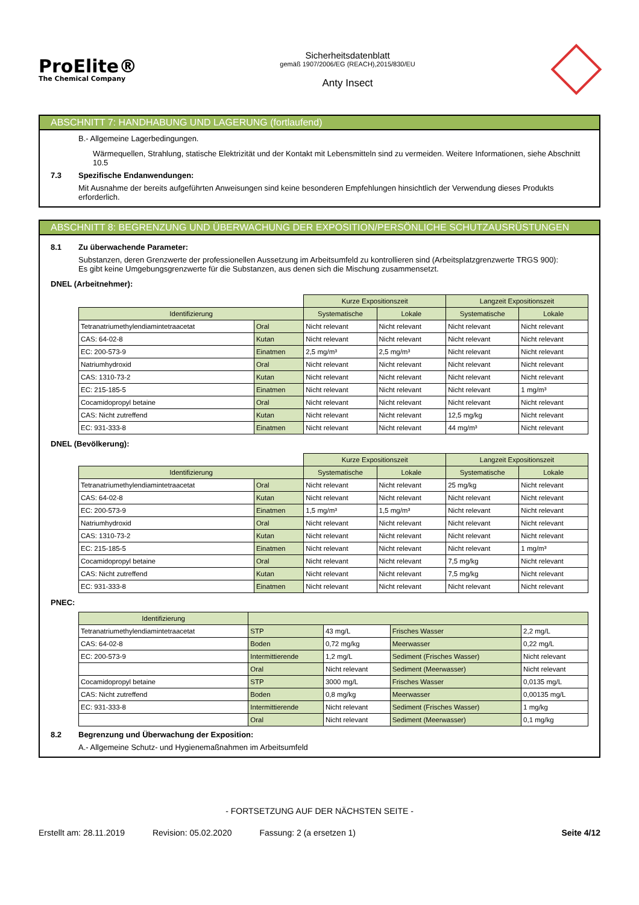ProElite®
The Chemical Company
Sicherheitsdatenblatt
gemäß 1907/2006/EG (REACH),2015/830/EU
Anty Insect
ABSCHNITT 7: HANDHABUNG UND LAGERUNG (fortlaufend)
B.- Allgemeine Lagerbedingungen.
Wärmequellen, Strahlung, statische Elektrizität und der Kontakt mit Lebensmitteln sind zu vermeiden. Weitere Informationen, siehe Abschnitt 10.5
7.3 Spezifische Endanwendungen:
Mit Ausnahme der bereits aufgeführten Anweisungen sind keine besonderen Empfehlungen hinsichtlich der Verwendung dieses Produkts erforderlich.
ABSCHNITT 8: BEGRENZUNG UND ÜBERWACHUNG DER EXPOSITION/PERSÖNLICHE SCHUTZAUSRÜSTUNGEN
8.1 Zu überwachende Parameter:
Substanzen, deren Grenzwerte der professionellen Aussetzung im Arbeitsumfeld zu kontrollieren sind (Arbeitsplatzgrenzwerte TRGS 900):
Es gibt keine Umgebungsgrenzwerte für die Substanzen, aus denen sich die Mischung zusammensetzt.
DNEL (Arbeitnehmer):
| | | Kurze Expositionszeit | | Langzeit Expositionszeit | |
| Identifizierung | | Systematische | Lokale | Systematische | Lokale |
| Tetranatriumethylendiamintetraacetat | Oral | Nicht relevant | Nicht relevant | Nicht relevant | Nicht relevant |
| CAS: 64-02-8 | Kutan | Nicht relevant | Nicht relevant | Nicht relevant | Nicht relevant |
| EC: 200-573-9 | Einatmen | 2,5 mg/m³ | 2,5 mg/m³ | Nicht relevant | Nicht relevant |
| Natriumhydroxid | Oral | Nicht relevant | Nicht relevant | Nicht relevant | Nicht relevant |
| CAS: 1310-73-2 | Kutan | Nicht relevant | Nicht relevant | Nicht relevant | Nicht relevant |
| EC: 215-185-5 | Einatmen | Nicht relevant | Nicht relevant | Nicht relevant | 1 mg/m³ |
| Cocamidopropyl betaine | Oral | Nicht relevant | Nicht relevant | Nicht relevant | Nicht relevant |
| CAS: Nicht zutreffend | Kutan | Nicht relevant | Nicht relevant | 12,5 mg/kg | Nicht relevant |
| EC: 931-333-8 | Einatmen | Nicht relevant | Nicht relevant | 44 mg/m³ | Nicht relevant |
DNEL (Bevölkerung):
| | | Kurze Expositionszeit | | Langzeit Expositionszeit | |
| Identifizierung | | Systematische | Lokale | Systematische | Lokale |
| Tetranatriumethylendiamintetraacetat | Oral | Nicht relevant | Nicht relevant | 25 mg/kg | Nicht relevant |
| CAS: 64-02-8 | Kutan | Nicht relevant | Nicht relevant | Nicht relevant | Nicht relevant |
| EC: 200-573-9 | Einatmen | 1,5 mg/m³ | 1,5 mg/m³ | Nicht relevant | Nicht relevant |
| Natriumhydroxid | Oral | Nicht relevant | Nicht relevant | Nicht relevant | Nicht relevant |
| CAS: 1310-73-2 | Kutan | Nicht relevant | Nicht relevant | Nicht relevant | Nicht relevant |
| EC: 215-185-5 | Einatmen | Nicht relevant | Nicht relevant | Nicht relevant | 1 mg/m³ |
| Cocamidopropyl betaine | Oral | Nicht relevant | Nicht relevant | 7,5 mg/kg | Nicht relevant |
| CAS: Nicht zutreffend | Kutan | Nicht relevant | Nicht relevant | 7,5 mg/kg | Nicht relevant |
| EC: 931-333-8 | Einatmen | Nicht relevant | Nicht relevant | Nicht relevant | Nicht relevant |
PNEC:
| Identifizierung | | | | |
| --- | --- | --- | --- | --- |
| Tetranatriumethylendiamintetraacetat | STP | 43 mg/L | Frisches Wasser | 2,2 mg/L |
| CAS: 64-02-8 | Boden | 0,72 mg/kg | Meerwasser | 0,22 mg/L |
| EC: 200-573-9 | Intermittierende | 1,2 mg/L | Sediment (Frisches Wasser) | Nicht relevant |
| | Oral | Nicht relevant | Sediment (Meerwasser) | Nicht relevant |
| Cocamidopropyl betaine | STP | 3000 mg/L | Frisches Wasser | 0,0135 mg/L |
| CAS: Nicht zutreffend | Boden | 0,8 mg/kg | Meerwasser | 0,00135 mg/L |
| EC: 931-333-8 | Intermittierende | Nicht relevant | Sediment (Frisches Wasser) | 1 mg/kg |
| | Oral | Nicht relevant | Sediment (Meerwasser) | 0,1 mg/kg |
8.2 Begrenzung und Überwachung der Exposition:
A.- Allgemeine Schutz- und Hygienemaßnahmen im Arbeitsumfeld
- FORTSETZUNG AUF DER NÄCHSTEN SEITE -
Erstellt am: 28.11.2019 Revision: 05.02.2020 Fassung: 2 (a ersetzen 1) Seite 4/12